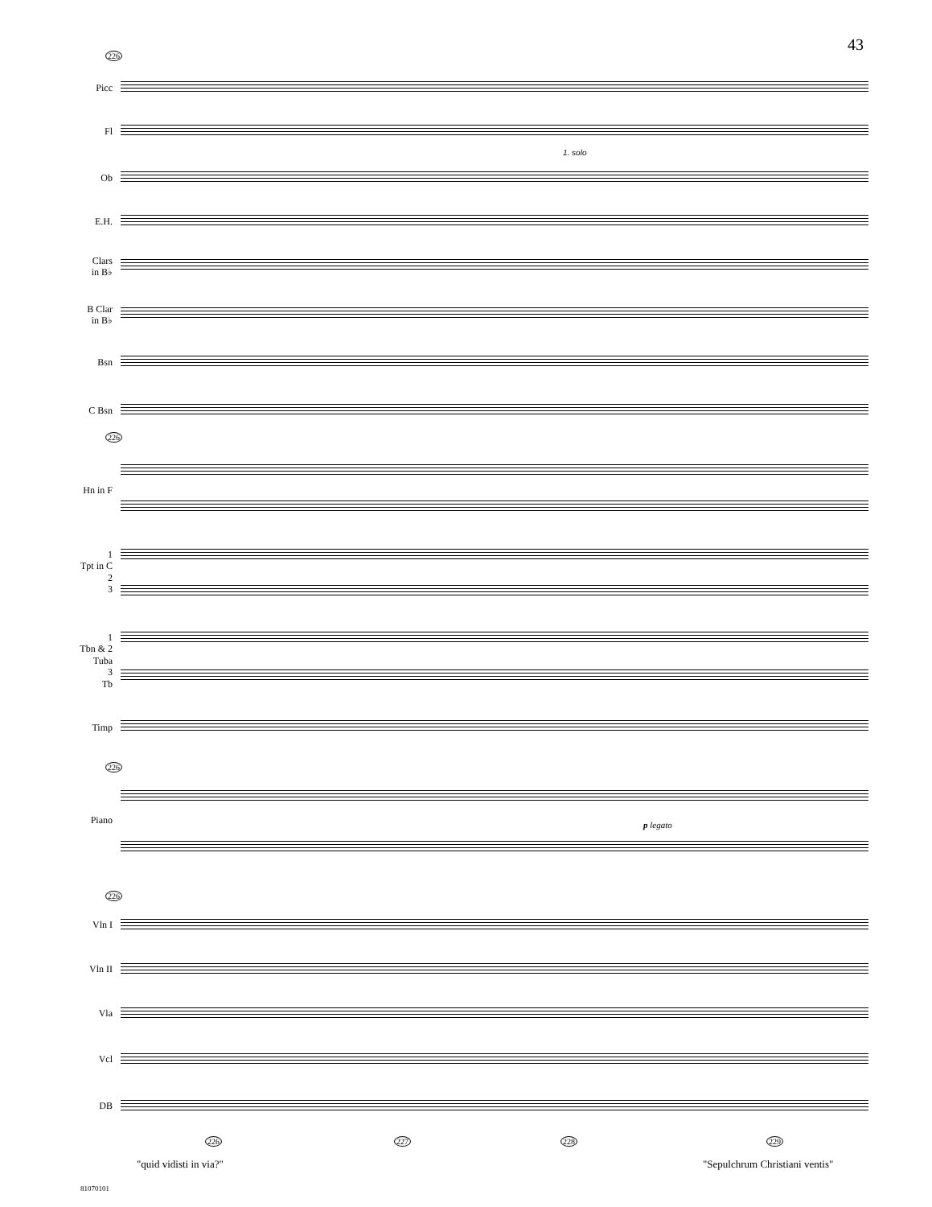43
226
Picc
Fl
Ob
1. solo
E.H.
Clars
in B♭
B Clar
in B♭
Bsn
C Bsn
226
Hn in F
1
Tpt in C
2
3
1
Tbn & 2
Tuba
3
Tb
Timp
226
Piano p legato
226
Vln I
Vln II
Vla
Vcl
DB
226 227 228 229
"quid vidisti in via?" "Sepulchrum Christiani ventis"
81070101